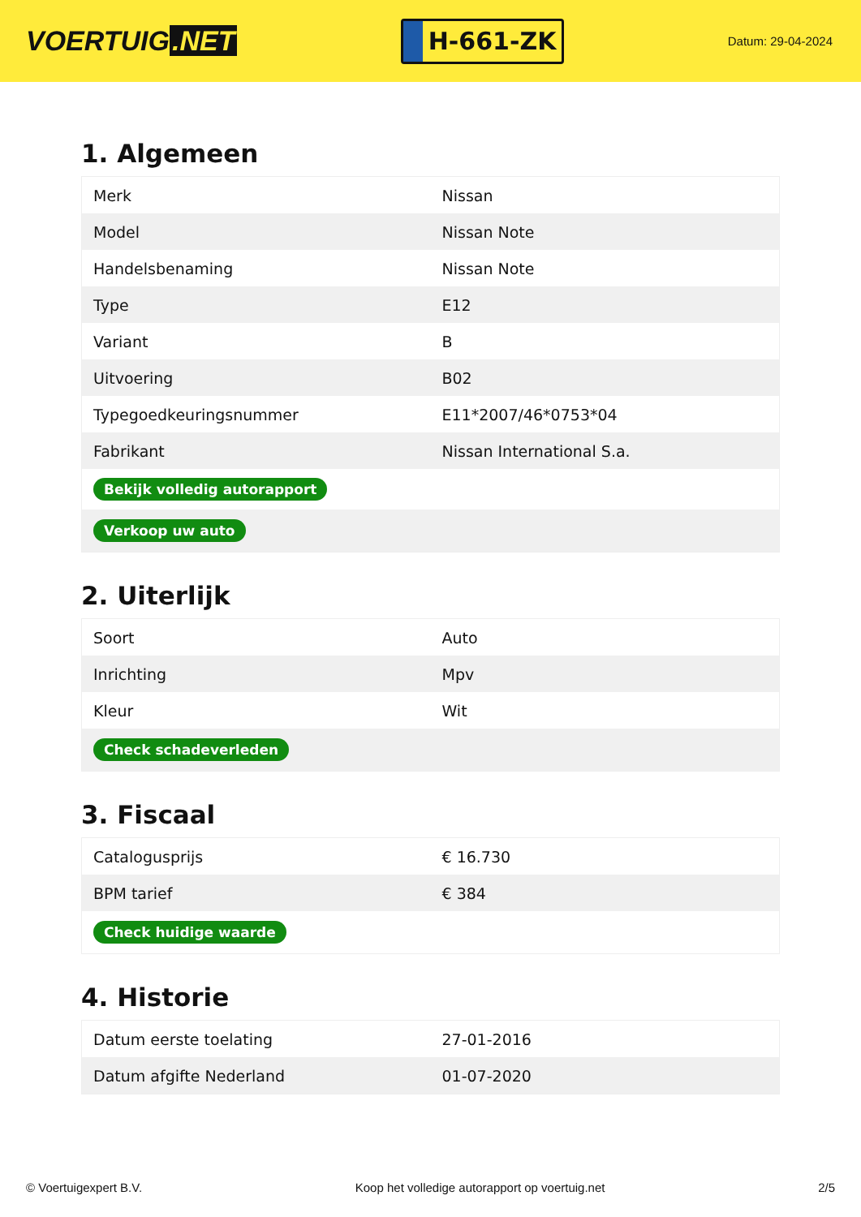VOERTUIG.NET
H-661-ZK
Datum: 29-04-2024
1. Algemeen
| Merk | Nissan |
| Model | Nissan Note |
| Handelsbenaming | Nissan Note |
| Type | E12 |
| Variant | B |
| Uitvoering | B02 |
| Typegoedkeuringsnummer | E11*2007/46*0753*04 |
| Fabrikant | Nissan International S.a. |
| Bekijk volledig autorapport | |
| Verkoop uw auto | |
2. Uiterlijk
| Soort | Auto |
| Inrichting | Mpv |
| Kleur | Wit |
| Check schadeverleden | |
3. Fiscaal
| Catalogusprijs | € 16.730 |
| BPM tarief | € 384 |
| Check huidige waarde | |
4. Historie
| Datum eerste toelating | 27-01-2016 |
| Datum afgifte Nederland | 01-07-2020 |
© Voertuigexpert B.V. Koop het volledige autorapport op voertuig.net 2/5